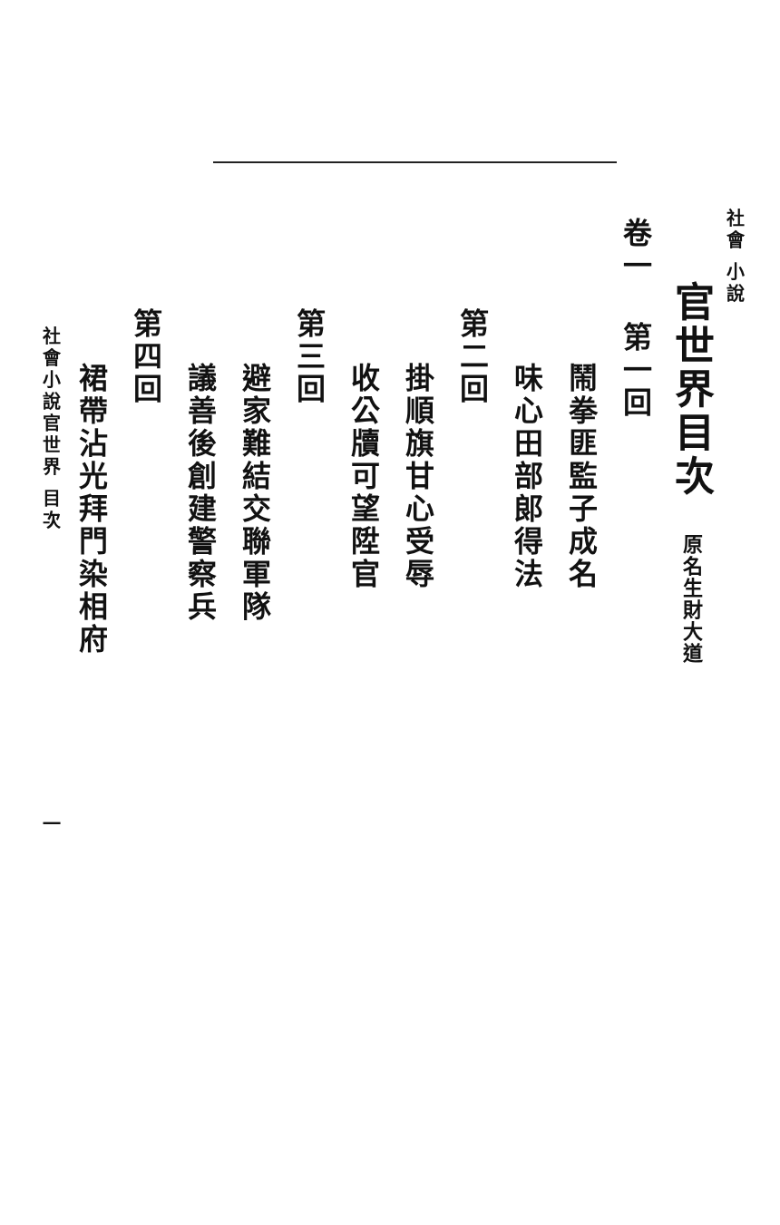社會 小說
官世界目次 原名生財大道
卷一 第一回
鬧拳匪監子成名
味心田部郎得法
第二回
掛順旗甘心受辱
收公牘可望陞官
第三回
避家難結交聯軍隊
議善後創建警察兵
第四回
裙帶沾光拜門染相府
社會小說官世界 目次 一